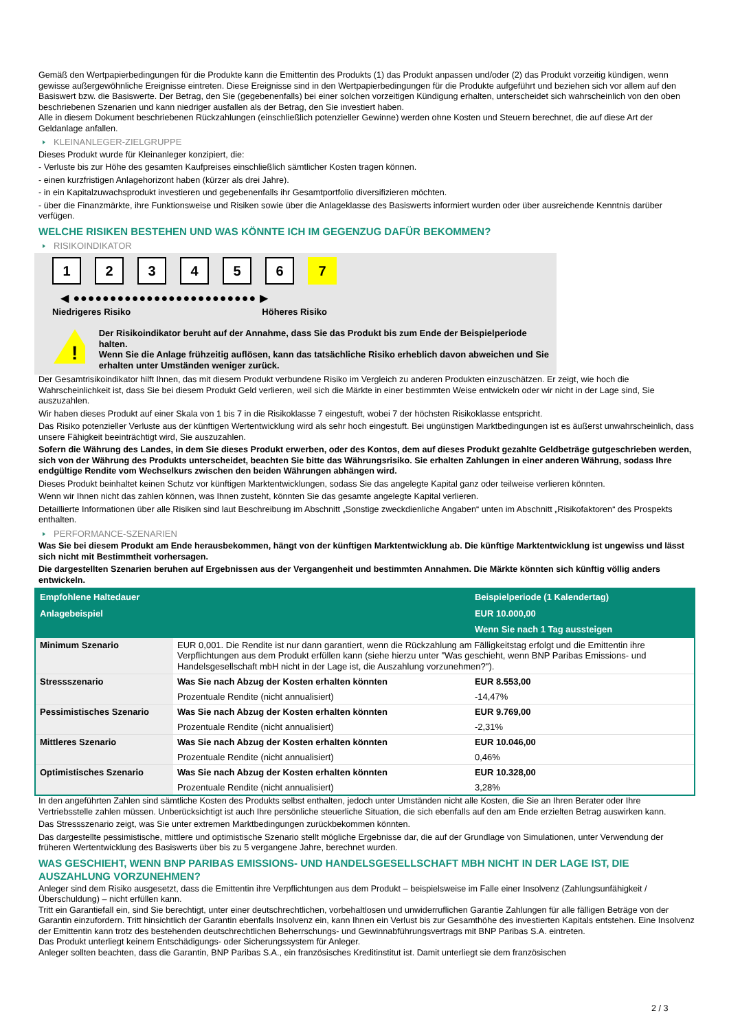Gemäß den Wertpapierbedingungen für die Produkte kann die Emittentin des Produkts (1) das Produkt anpassen und/oder (2) das Produkt vorzeitig kündigen, wenn gewisse außergewöhnliche Ereignisse eintreten. Diese Ereignisse sind in den Wertpapierbedingungen für die Produkte aufgeführt und beziehen sich vor allem auf den Basiswert bzw. die Basiswerte. Der Betrag, den Sie (gegebenenfalls) bei einer solchen vorzeitigen Kündigung erhalten, unterscheidet sich wahrscheinlich von den oben beschriebenen Szenarien und kann niedriger ausfallen als der Betrag, den Sie investiert haben.
Alle in diesem Dokument beschriebenen Rückzahlungen (einschließlich potenzieller Gewinne) werden ohne Kosten und Steuern berechnet, die auf diese Art der Geldanlage anfallen.
KLEINANLEGER-ZIELGRUPPE
Dieses Produkt wurde für Kleinanleger konzipiert, die:
- Verluste bis zur Höhe des gesamten Kaufpreises einschließlich sämtlicher Kosten tragen können.
- einen kurzfristigen Anlagehorizont haben (kürzer als drei Jahre).
- in ein Kapitalzuwachsprodukt investieren und gegebenenfalls ihr Gesamtportfolio diversifizieren möchten.
- über die Finanzmärkte, ihre Funktionsweise und Risiken sowie über die Anlageklasse des Basiswerts informiert wurden oder über ausreichende Kenntnis darüber verfügen.
WELCHE RISIKEN BESTEHEN UND WAS KÖNNTE ICH IM GEGENZUG DAFÜR BEKOMMEN?
RISIKOINDIKATOR
1 2 3 4 5 6 7
◀ ●●●●●●●●●●●●●●●●●●●●●●●●● ▶
Niedrigeres Risiko Höheres Risiko
!
Der Risikoindikator beruht auf der Annahme, dass Sie das Produkt bis zum Ende der Beispielperiode halten.
Wenn Sie die Anlage frühzeitig auflösen, kann das tatsächliche Risiko erheblich davon abweichen und Sie erhalten unter Umständen weniger zurück.
Der Gesamtrisikoindikator hilft Ihnen, das mit diesem Produkt verbundene Risiko im Vergleich zu anderen Produkten einzuschätzen. Er zeigt, wie hoch die Wahrscheinlichkeit ist, dass Sie bei diesem Produkt Geld verlieren, weil sich die Märkte in einer bestimmten Weise entwickeln oder wir nicht in der Lage sind, Sie auszuzahlen.
Wir haben dieses Produkt auf einer Skala von 1 bis 7 in die Risikoklasse 7 eingestuft, wobei 7 der höchsten Risikoklasse entspricht.
Das Risiko potenzieller Verluste aus der künftigen Wertentwicklung wird als sehr hoch eingestuft. Bei ungünstigen Marktbedingungen ist es äußerst unwahrscheinlich, dass unsere Fähigkeit beeinträchtigt wird, Sie auszuzahlen.
Sofern die Währung des Landes, in dem Sie dieses Produkt erwerben, oder des Kontos, dem auf dieses Produkt gezahlte Geldbeträge gutgeschrieben werden, sich von der Währung des Produkts unterscheidet, beachten Sie bitte das Währungsrisiko. Sie erhalten Zahlungen in einer anderen Währung, sodass Ihre endgültige Rendite vom Wechselkurs zwischen den beiden Währungen abhängen wird.
Dieses Produkt beinhaltet keinen Schutz vor künftigen Marktentwicklungen, sodass Sie das angelegte Kapital ganz oder teilweise verlieren könnten.
Wenn wir Ihnen nicht das zahlen können, was Ihnen zusteht, könnten Sie das gesamte angelegte Kapital verlieren.
Detaillierte Informationen über alle Risiken sind laut Beschreibung im Abschnitt „Sonstige zweckdienliche Angaben“ unten im Abschnitt „Risikofaktoren“ des Prospekts enthalten.
PERFORMANCE-SZENARIEN
Was Sie bei diesem Produkt am Ende herausbekommen, hängt von der künftigen Marktentwicklung ab. Die künftige Marktentwicklung ist ungewiss und lässt sich nicht mit Bestimmtheit vorhersagen.
Die dargestellten Szenarien beruhen auf Ergebnissen aus der Vergangenheit und bestimmten Annahmen. Die Märkte könnten sich künftig völlig anders entwickeln.
| Empfohlene Haltedauer | | Beispielperiode (1 Kalendertag) |
| --- | --- | --- |
| Anlagebeispiel | | EUR 10.000,00 |
| | | Wenn Sie nach 1 Tag aussteigen |
| Minimum Szenario | EUR 0,001. Die Rendite ist nur dann garantiert, wenn die Rückzahlung am Fälligkeitstag erfolgt und die Emittentin ihre Verpflichtungen aus dem Produkt erfüllen kann (siehe hierzu unter "Was geschieht, wenn BNP Paribas Emissions- und Handelsgesellschaft mbH nicht in der Lage ist, die Auszahlung vorzunehmen?"). | |
| Stressszenario | Was Sie nach Abzug der Kosten erhalten könnten | EUR 8.553,00 |
| | Prozentuale Rendite (nicht annualisiert) | -14,47% |
| Pessimistisches Szenario | Was Sie nach Abzug der Kosten erhalten könnten | EUR 9.769,00 |
| | Prozentuale Rendite (nicht annualisiert) | -2,31% |
| Mittleres Szenario | Was Sie nach Abzug der Kosten erhalten könnten | EUR 10.046,00 |
| | Prozentuale Rendite (nicht annualisiert) | 0,46% |
| Optimistisches Szenario | Was Sie nach Abzug der Kosten erhalten könnten | EUR 10.328,00 |
| | Prozentuale Rendite (nicht annualisiert) | 3,28% |
In den angeführten Zahlen sind sämtliche Kosten des Produkts selbst enthalten, jedoch unter Umständen nicht alle Kosten, die Sie an Ihren Berater oder Ihre Vertriebsstelle zahlen müssen. Unberücksichtigt ist auch Ihre persönliche steuerliche Situation, die sich ebenfalls auf den am Ende erzielten Betrag auswirken kann.
Das Stressszenario zeigt, was Sie unter extremen Marktbedingungen zurückbekommen könnten.
Das dargestellte pessimistische, mittlere und optimistische Szenario stellt mögliche Ergebnisse dar, die auf der Grundlage von Simulationen, unter Verwendung der früheren Wertentwicklung des Basiswerts über bis zu 5 vergangene Jahre, berechnet wurden.
WAS GESCHIEHT, WENN BNP PARIBAS EMISSIONS- UND HANDELSGESELLSCHAFT MBH NICHT IN DER LAGE IST, DIE AUSZAHLUNG VORZUNEHMEN?
Anleger sind dem Risiko ausgesetzt, dass die Emittentin ihre Verpflichtungen aus dem Produkt – beispielsweise im Falle einer Insolvenz (Zahlungsunfähigkeit / Überschuldung) – nicht erfüllen kann.
Tritt ein Garantiefall ein, sind Sie berechtigt, unter einer deutschrechtlichen, vorbehaltlosen und unwiderruflichen Garantie Zahlungen für alle fälligen Beträge von der Garantin einzufordern. Tritt hinsichtlich der Garantin ebenfalls Insolvenz ein, kann Ihnen ein Verlust bis zur Gesamthöhe des investierten Kapitals entstehen. Eine Insolvenz der Emittentin kann trotz des bestehenden deutschrechtlichen Beherrschungs- und Gewinnabführungsvertrags mit BNP Paribas S.A. eintreten.
Das Produkt unterliegt keinem Entschädigungs- oder Sicherungssystem für Anleger.
Anleger sollten beachten, dass die Garantin, BNP Paribas S.A., ein französisches Kreditinstitut ist. Damit unterliegt sie dem französischen
2 / 3